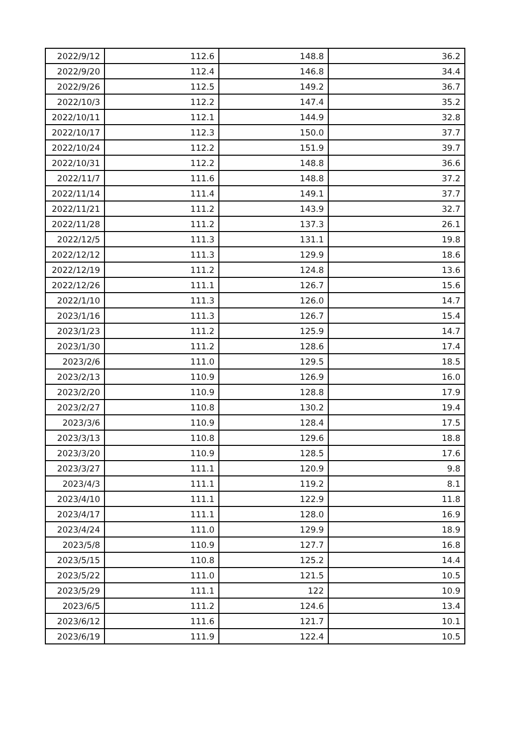| 2022/9/12 | 112.6 | 148.8 | 36.2 |
| 2022/9/20 | 112.4 | 146.8 | 34.4 |
| 2022/9/26 | 112.5 | 149.2 | 36.7 |
| 2022/10/3 | 112.2 | 147.4 | 35.2 |
| 2022/10/11 | 112.1 | 144.9 | 32.8 |
| 2022/10/17 | 112.3 | 150.0 | 37.7 |
| 2022/10/24 | 112.2 | 151.9 | 39.7 |
| 2022/10/31 | 112.2 | 148.8 | 36.6 |
| 2022/11/7 | 111.6 | 148.8 | 37.2 |
| 2022/11/14 | 111.4 | 149.1 | 37.7 |
| 2022/11/21 | 111.2 | 143.9 | 32.7 |
| 2022/11/28 | 111.2 | 137.3 | 26.1 |
| 2022/12/5 | 111.3 | 131.1 | 19.8 |
| 2022/12/12 | 111.3 | 129.9 | 18.6 |
| 2022/12/19 | 111.2 | 124.8 | 13.6 |
| 2022/12/26 | 111.1 | 126.7 | 15.6 |
| 2022/1/10 | 111.3 | 126.0 | 14.7 |
| 2023/1/16 | 111.3 | 126.7 | 15.4 |
| 2023/1/23 | 111.2 | 125.9 | 14.7 |
| 2023/1/30 | 111.2 | 128.6 | 17.4 |
| 2023/2/6 | 111.0 | 129.5 | 18.5 |
| 2023/2/13 | 110.9 | 126.9 | 16.0 |
| 2023/2/20 | 110.9 | 128.8 | 17.9 |
| 2023/2/27 | 110.8 | 130.2 | 19.4 |
| 2023/3/6 | 110.9 | 128.4 | 17.5 |
| 2023/3/13 | 110.8 | 129.6 | 18.8 |
| 2023/3/20 | 110.9 | 128.5 | 17.6 |
| 2023/3/27 | 111.1 | 120.9 | 9.8 |
| 2023/4/3 | 111.1 | 119.2 | 8.1 |
| 2023/4/10 | 111.1 | 122.9 | 11.8 |
| 2023/4/17 | 111.1 | 128.0 | 16.9 |
| 2023/4/24 | 111.0 | 129.9 | 18.9 |
| 2023/5/8 | 110.9 | 127.7 | 16.8 |
| 2023/5/15 | 110.8 | 125.2 | 14.4 |
| 2023/5/22 | 111.0 | 121.5 | 10.5 |
| 2023/5/29 | 111.1 | 122 | 10.9 |
| 2023/6/5 | 111.2 | 124.6 | 13.4 |
| 2023/6/12 | 111.6 | 121.7 | 10.1 |
| 2023/6/19 | 111.9 | 122.4 | 10.5 |